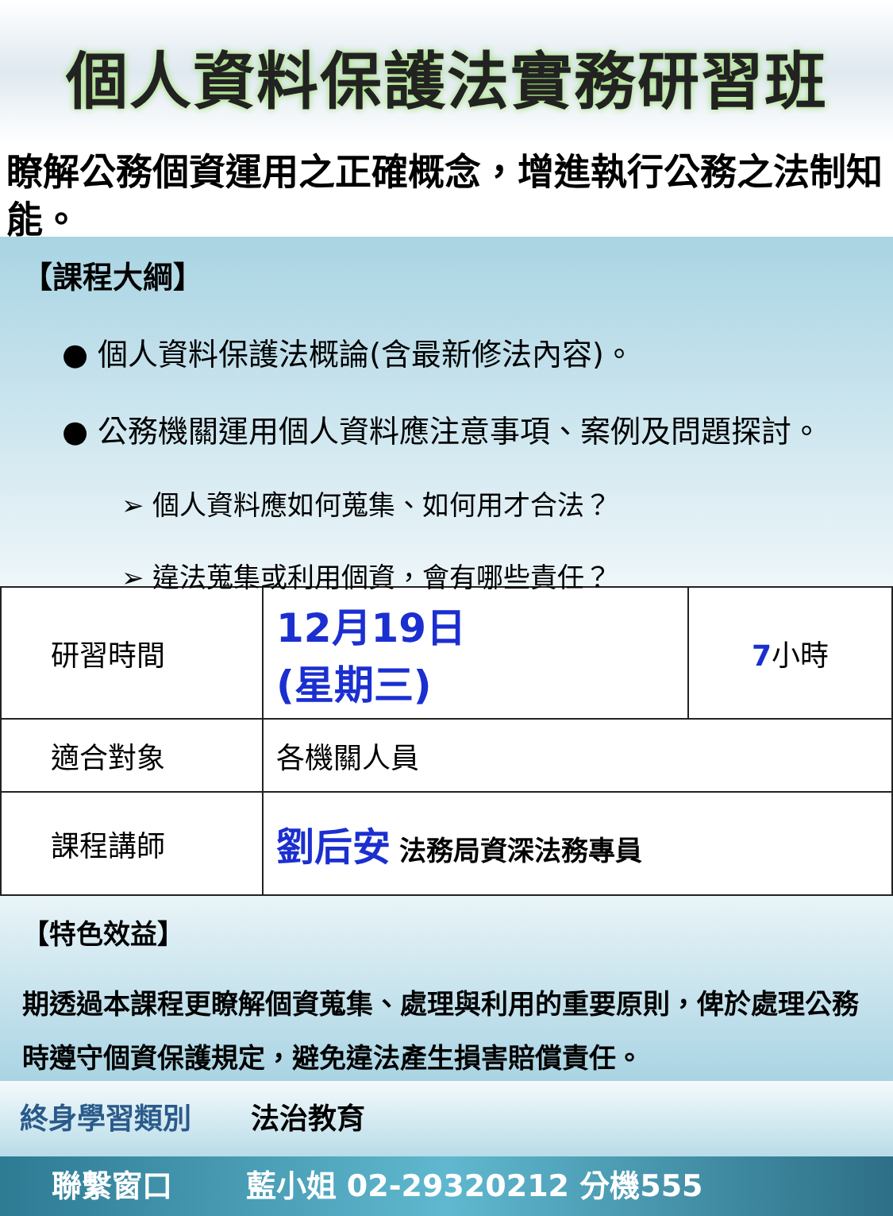個人資料保護法實務研習班
瞭解公務個資運用之正確概念，增進執行公務之法制知能。
【課程大綱】
● 個人資料保護法概論(含最新修法內容)。
● 公務機關運用個人資料應注意事項、案例及問題探討。
➢ 個人資料應如何蒐集、如何用才合法？
➢ 違法蒐集或利用個資，會有哪些責任？
| 研習時間 | 12月19日 (星期三) | 7 小時 |
| 適合對象 | 各機關人員 | |
| 課程講師 | 劉后安 法務局資深法務專員 | |
【特色效益】
期透過本課程更瞭解個資蒐集、處理與利用的重要原則，俾於處理公務時遵守個資保護規定，避免違法產生損害賠償責任。
終身學習類別 法治教育
聯繫窗口 藍小姐 02-29320212 分機555